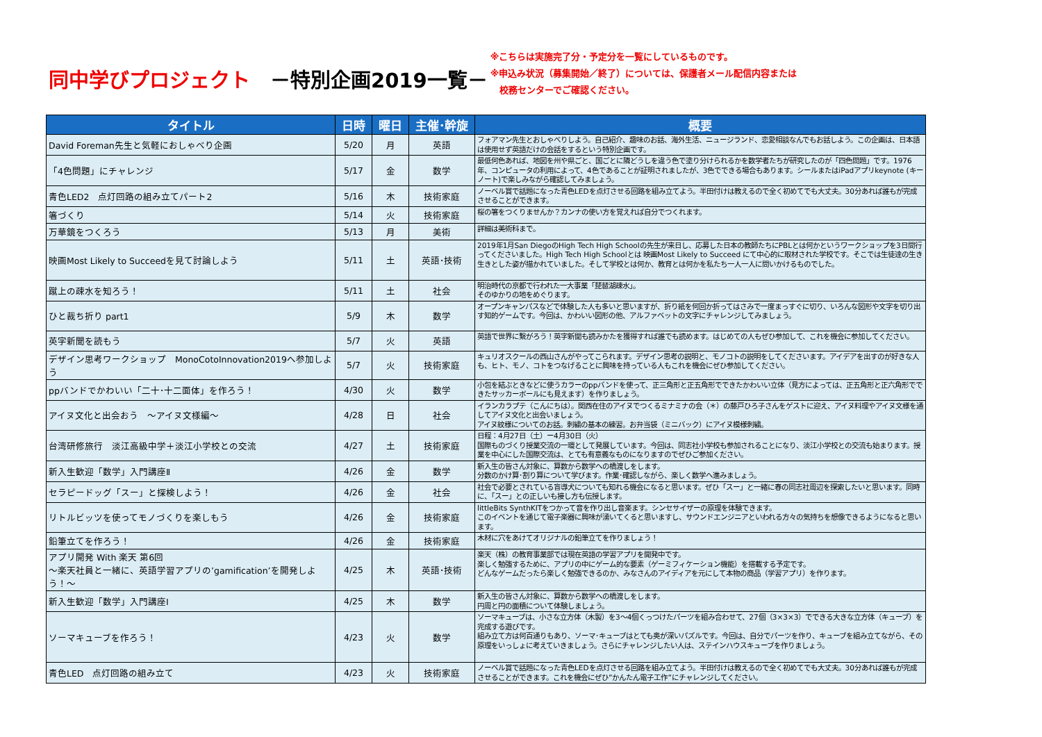同中学びプロジェクト　－特別企画2019一覧－
※こちらは実施完了分・予定分を一覧にしているものです。
※申込み状況（募集開始／終了）については、保護者メール配信内容または
　校務センターでご確認ください。
| タイトル | 日時 | 曜日 | 主催･幹旋 | 概要 |
| --- | --- | --- | --- | --- |
| David Foreman先生と気軽におしゃべり企画 | 5/20 | 月 | 英語 | フォアマン先生とおしゃべりしよう。自己紹介、趣味のお話、海外生活、ニュージランド、恋愛相談なんでもお話しよう。この企画は、日本語は使用せず英語だけの会話をするという特別企画です。 |
| 「4色問題」にチャレンジ | 5/17 | 金 | 数学 | 最低何色あれば、地図を州や県ごと、国ごとに隣どうしを違う色で塗り分けられるかを数学者たちが研究したのが「四色問題」です。1976年、コンピュータの利用によって、4色であることが証明されましたが、3色でできる場合もあります。シールまたはiPadアプリkeynote (キーノート)で楽しみながら確認してみましょう。 |
| 青色LED2 点灯回路の組み立てパート2 | 5/16 | 木 | 技術家庭 | ノーベル賞で話題になった青色LEDを点灯させる回路を組み立てよう。半田付けは教えるので全く初めてでも大丈夫。30分あれば誰もが完成させることができます。 |
| 箸づくり | 5/14 | 火 | 技術家庭 | 桜の箸をつくりませんか？カンナの使い方を覚えれば自分でつくれます。 |
| 万華鏡をつくろう | 5/13 | 月 | 美術 | 詳細は美術科まで。 |
| 映画Most Likely to Succeedを見て討論しよう | 5/11 | 土 | 英語･技術 | 2019年1月San DiegoのHigh Tech High Schoolの先生が来日し、応募した日本の教師たちにPBLとは何かというワークショップを3日間行ってくださいました。High Tech High Schoolとは 映画Most Likely to Succeed にて中心的に取材された学校です。そこでは生徒達の生き生きとした姿が描かれていました。そして学校とは何か、教育とは何かを私たち一人一人に問いかけるものでした。 |
| 蹴上の疎水を知ろう！ | 5/11 | 土 | 社会 | 明治時代の京都で行われた一大事業「琵琶湖疎水」。 そのゆかりの地をめぐります。 |
| ひと裁ち折り part1 | 5/9 | 木 | 数学 | オープンキャンパスなどで体験した人も多いと思いますが、折り紙を何回か折ってはさみで一度まっすぐに切り、いろんな図形や文字を切り出す知的ゲームです。今回は、かわいい図形の他、アルファベットの文字にチャレンジしてみましょう。 |
| 英字新聞を読もう | 5/7 | 火 | 英語 | 英語で世界に繋がろう！英字新聞も読みかたを獲得すれば誰でも読めます。はじめての人もぜひ参加して、これを機会に参加してください。 |
| デザイン思考ワークショップ MonoCotoInnovation2019へ参加しよう | 5/7 | 火 | 技術家庭 | キュリオスクールの西山さんがやってこられます。デザイン思考の説明と、モノコトの説明をしてくださいます。アイデアを出すのが好きな人も、ヒト、モノ、コトをつなげることに興味を持っている人もこれを機会にぜひ参加してください。 |
| ppバンドでかわいい「二十･十二面体」を作ろう！ | 4/30 | 火 | 数学 | 小包を結ぶときなどに使うカラーのppバンドを使って、正三角形と正五角形でできたかわいい立体（見方によっては、正五角形と正六角形でできたサッカーボールにも見えます）を作りましょう。 |
| アイヌ文化と出会おう ～アイヌ文様編～ | 4/28 | 日 | 社会 | イランカラプテ（こんにちは）。関西在住のアイヌでつくるミナミナの会（＊）の藤戸ひろ子さんをゲストに迎え、アイヌ料理やアイヌ文様を通してアイヌ文化と出会いましょう。 アイヌ紋様についてのお話。刺繍の基本の練習。お弁当袋（ミニバック）にアイヌ模様刺繍。 |
| 台湾研修旅行 淡江高級中学＋淡江小学校との交流 | 4/27 | 土 | 技術家庭 | 日程：4月27日（土）ー4月30日（火） 国際ものづくり授業交流の一環として発展しています。今回は、同志社小学校も参加されることになり、淡江小学校との交流も始まります。授業を中心にした国際交流は、とても有意義なものになりますのでぜひご参加ください。 |
| 新入生歓迎「数学」入門講座Ⅱ | 4/26 | 金 | 数学 | 新入生の皆さん対象に、算数から数学への橋渡しをします。 分数のかけ算･割り算について学びます。作業･確認しながら、楽しく数学へ進みましょう。 |
| セラピードッグ「スー」と探検しよう！ | 4/26 | 金 | 社会 | 社会で必要とされている盲導犬についても知れる機会になると思います。ぜひ「スー」と一緒に春の同志社周辺を探索したいと思います。同時に、「スー」との正しいも接し方も伝授します。 |
| リトルビッツを使ってモノづくりを楽しもう | 4/26 | 金 | 技術家庭 | littleBits SynthKITをつかって音を作り出し音楽ます。シンセサイザーの原理を体験できます。 このイベントを通じて電子楽器に興味が湧いてくると思いますし、サウンドエンジニアといわれる方々の気持ちを想像できるようになると思います。 |
| 鉛筆立てを作ろう！ | 4/26 | 金 | 技術家庭 | 木材に穴をあけてオリジナルの鉛筆立てを作りましょう！ |
| アプリ開発 With 楽天 第6回 ～楽天社員と一緒に、英語学習アプリの’gamification’を開発しよう！～ | 4/25 | 木 | 英語･技術 | 楽天（株）の教育事業部では現在英語の学習アプリを開発中です。 楽しく勉強するために、アプリの中にゲーム的な要素（ゲーミフィケーション機能）を搭載する予定です。 どんなゲームだったら楽しく勉強できるのか、みなさんのアイディアを元にして本物の商品（学習アプリ）を作ります。 |
| 新入生歓迎「数学」入門講座Ⅰ | 4/25 | 木 | 数学 | 新入生の皆さん対象に、算数から数学への橋渡しをします。 円周と円の面積について体験しましょう。 |
| ソーマキューブを作ろう！ | 4/23 | 火 | 数学 | ソーマキューブは、小さな立方体（木製）を3～4個くっつけたパーツを組み合わせて、27個（3×3×3）でできる大きな立方体（キューブ）を完成する遊びです。 組み立て方は何百通りもあり、ソーマ･キューブはとても奥が深いパズルです。今回は、自分でパーツを作り、キューブを組み立てながら、その原理をいっしょに考えていきましょう。さらにチャレンジしたい人は、ステインハウスキューブを作りましょう。 |
| 青色LED 点灯回路の組み立て | 4/23 | 火 | 技術家庭 | ノーベル賞で話題になった青色LEDを点灯させる回路を組み立てよう。半田付けは教えるので全く初めてでも大丈夫。30分あれば誰もが完成させることができます。これを機会にぜひ”かんたん電子工作”にチャレンジしてください。 |